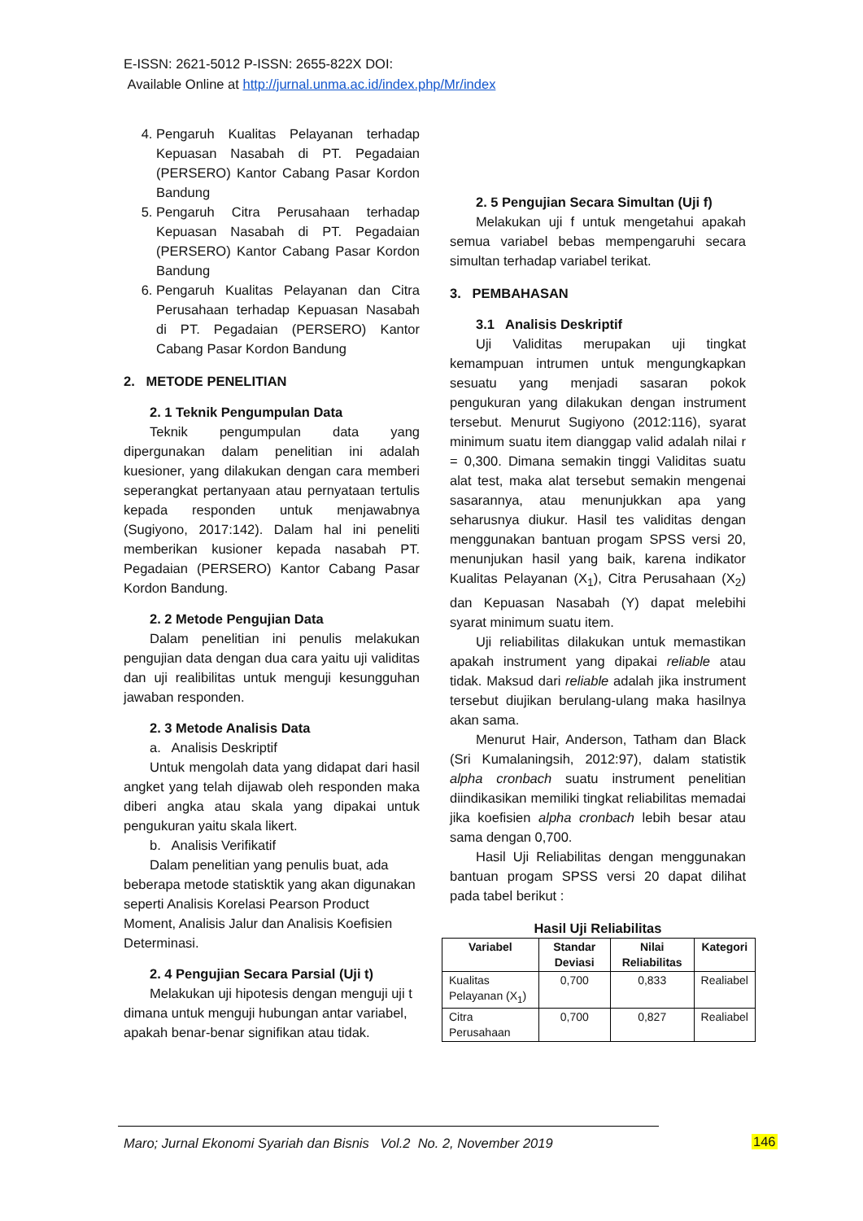E-ISSN: 2621-5012 P-ISSN: 2655-822X DOI:
Available Online at http://jurnal.unma.ac.id/index.php/Mr/index
4. Pengaruh Kualitas Pelayanan terhadap Kepuasan Nasabah di PT. Pegadaian (PERSERO) Kantor Cabang Pasar Kordon Bandung
5. Pengaruh Citra Perusahaan terhadap Kepuasan Nasabah di PT. Pegadaian (PERSERO) Kantor Cabang Pasar Kordon Bandung
6. Pengaruh Kualitas Pelayanan dan Citra Perusahaan terhadap Kepuasan Nasabah di PT. Pegadaian (PERSERO) Kantor Cabang Pasar Kordon Bandung
2. METODE PENELITIAN
2. 1 Teknik Pengumpulan Data
Teknik pengumpulan data yang dipergunakan dalam penelitian ini adalah kuesioner, yang dilakukan dengan cara memberi seperangkat pertanyaan atau pernyataan tertulis kepada responden untuk menjawabnya (Sugiyono, 2017:142). Dalam hal ini peneliti memberikan kusioner kepada nasabah PT. Pegadaian (PERSERO) Kantor Cabang Pasar Kordon Bandung.
2. 2 Metode Pengujian Data
Dalam penelitian ini penulis melakukan pengujian data dengan dua cara yaitu uji validitas dan uji realibilitas untuk menguji kesungguhan jawaban responden.
2. 3 Metode Analisis Data
a. Analisis Deskriptif
Untuk mengolah data yang didapat dari hasil angket yang telah dijawab oleh responden maka diberi angka atau skala yang dipakai untuk pengukuran yaitu skala likert.
b. Analisis Verifikatif
Dalam penelitian yang penulis buat, ada beberapa metode statisktik yang akan digunakan seperti Analisis Korelasi Pearson Product Moment, Analisis Jalur dan Analisis Koefisien Determinasi.
2. 4 Pengujian Secara Parsial (Uji t)
Melakukan uji hipotesis dengan menguji uji t dimana untuk menguji hubungan antar variabel, apakah benar-benar signifikan atau tidak.
2. 5 Pengujian Secara Simultan (Uji f)
Melakukan uji f untuk mengetahui apakah semua variabel bebas mempengaruhi secara simultan terhadap variabel terikat.
3. PEMBAHASAN
3.1 Analisis Deskriptif
Uji Validitas merupakan uji tingkat kemampuan intrumen untuk mengungkapkan sesuatu yang menjadi sasaran pokok pengukuran yang dilakukan dengan instrument tersebut. Menurut Sugiyono (2012:116), syarat minimum suatu item dianggap valid adalah nilai r = 0,300. Dimana semakin tinggi Validitas suatu alat test, maka alat tersebut semakin mengenai sasarannya, atau menunjukkan apa yang seharusnya diukur. Hasil tes validitas dengan menggunakan bantuan progam SPSS versi 20, menunjukan hasil yang baik, karena indikator Kualitas Pelayanan (X<sub>1</sub>), Citra Perusahaan (X<sub>2</sub>) dan Kepuasan Nasabah (Y) dapat melebihi syarat minimum suatu item.
Uji reliabilitas dilakukan untuk memastikan apakah instrument yang dipakai reliable atau tidak. Maksud dari reliable adalah jika instrument tersebut diujikan berulang-ulang maka hasilnya akan sama.
Menurut Hair, Anderson, Tatham dan Black (Sri Kumalaningsih, 2012:97), dalam statistik alpha cronbach suatu instrument penelitian diindikasikan memiliki tingkat reliabilitas memadai jika koefisien alpha cronbach lebih besar atau sama dengan 0,700.
Hasil Uji Reliabilitas dengan menggunakan bantuan progam SPSS versi 20 dapat dilihat pada tabel berikut :
Hasil Uji Reliabilitas
| Variabel | Standar Deviasi | Nilai Reliabilitas | Kategori |
| --- | --- | --- | --- |
| Kualitas Pelayanan (X<sub>1</sub>) | 0,700 | 0,833 | Realiabel |
| Citra Perusahaan | 0,700 | 0,827 | Realiabel |
Maro; Jurnal Ekonomi Syariah dan Bisnis Vol.2 No. 2, November 2019
146